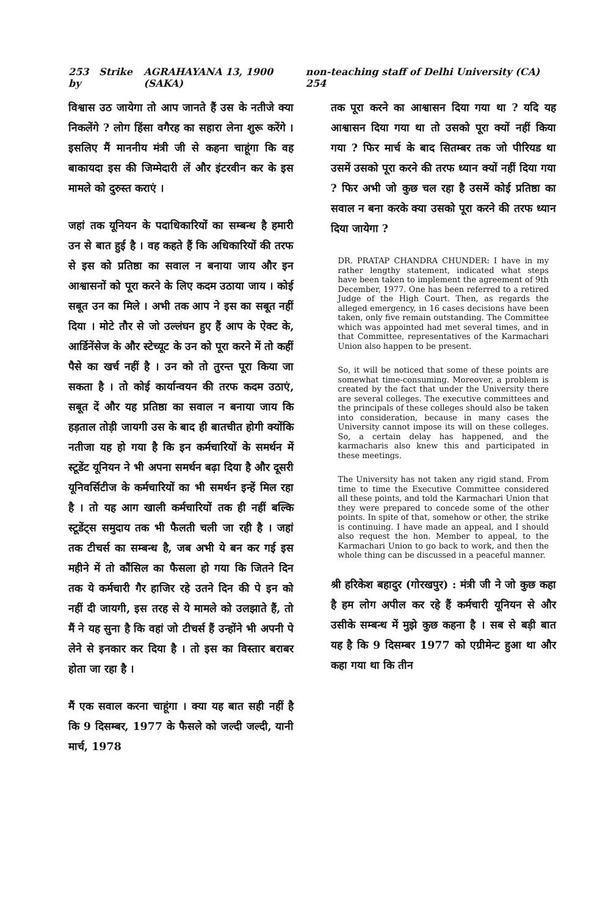253 Strike by AGRAHAYANA 13, 1900 (SAKA) non-teaching staff of Delhi University (CA) 254
विश्वास उठ जायेगा तो आप जानते हैं उस के नतीजे क्या निकलेंगे ? लोग हिंसा वगैरह का सहारा लेना शुरू करेंगे । इसलिए मैं माननीय मंत्री जी से कहना चाहूंगा कि वह बाकायदा इस की जिम्मेदारी लें और इंटरवीन कर के इस मामले को दुरुस्त कराएं ।
जहां तक यूनियन के पदाधिकारियों का सम्बन्ध है हमारी उन से बात हुई है । वह कहते हैं कि अधिकारियों की तरफ से इस को प्रतिष्ठा का सवाल न बनाया जाय और इन आश्वासनों को पूरा करने के लिए कदम उठाया जाय । कोई सबूत उन का मिले । अभी तक आप ने इस का सबूत नहीं दिया । मोटे तौर से जो उल्लंघन हुए हैं आप के ऐक्ट के, आर्डिनेंसेज के और स्टेच्यूट के उन को पूरा करने में तो कहीं पैसे का खर्च नहीं है । उन को तो तुरन्त पूरा किया जा सकता है । तो कोई कार्यान्वयन की तरफ कदम उठाएं, सबूत दें और यह प्रतिष्ठा का सवाल न बनाया जाय कि हड़ताल तोड़ी जायगी उस के बाद ही बातचीत होगी क्योंकि नतीजा यह हो गया है कि इन कर्मचारियों के समर्थन में स्टूडेंट यूनियन ने भी अपना समर्थन बढ़ा दिया है और दूसरी यूनिवर्सिटीज के कर्मचारियों का भी समर्थन इन्हें मिल रहा है । तो यह आग खाली कर्मचारियों तक ही नहीं बल्कि स्टूडेंट्स समुदाय तक भी फैलती चली जा रही है । जहां तक टीचर्स का सम्बन्ध है, जब अभी ये बन कर गई इस महीने में तो कौंसिल का फैसला हो गया कि जितने दिन तक ये कर्मचारी गैर हाजिर रहे उतने दिन की पे इन को नहीं दी जायगी, इस तरह से ये मामले को उलझाते हैं, तो मैं ने यह सुना है कि वहां जो टीचर्स हैं उन्होंने भी अपनी पे लेने से इनकार कर दिया है । तो इस का विस्तार बराबर होता जा रहा है ।
मैं एक सवाल करना चाहूंगा । क्या यह बात सही नहीं है कि 9 दिसम्बर, 1977 के फैसले को जल्दी जल्दी, यानी मार्च, 1978
तक पूरा करने का आश्वासन दिया गया था ? यदि यह आश्वासन दिया गया था तो उसको पूरा क्यों नहीं किया गया ? फिर मार्च के बाद सितम्बर तक जो पीरियड था उसमें उसको पूरा करने की तरफ ध्यान क्यों नहीं दिया गया ? फिर अभी जो कुछ चल रहा है उसमें कोई प्रतिष्ठा का सवाल न बना करके क्या उसको पूरा करने की तरफ ध्यान दिया जायेगा ?
DR. PRATAP CHANDRA CHUNDER: I have in my rather lengthy statement, indicated what steps have been taken to implement the agreement of 9th December, 1977. One has been referred to a retired Judge of the High Court. Then, as regards the alleged emergency, in 16 cases decisions have been taken, only five remain outstanding. The Committee which was appointed had met several times, and in that Committee, representatives of the Karmachari Union also happen to be present.
So, it will be noticed that some of these points are somewhat time-consuming. Moreover, a problem is created by the fact that under the University there are several colleges. The executive committees and the principals of these colleges should also be taken into consideration, because in many cases the University cannot impose its will on these colleges. So, a certain delay has happened, and the karmacharis also knew this and participated in these meetings.
The University has not taken any rigid stand. From time to time the Executive Committee considered all these points, and told the Karmachari Union that they were prepared to concede some of the other points. In spite of that, somehow or other, the strike is continuing. I have made an appeal, and I should also request the hon. Member to appeal, to the Karmachari Union to go back to work, and then the whole thing can be discussed in a peaceful manner.
श्री हरिकेश बहादुर (गोरखपुर) : मंत्री जी ने जो कुछ कहा है हम लोग अपील कर रहे हैं कर्मचारी यूनियन से और उसीके सम्बन्ध में मुझे कुछ कहना है । सब से बड़ी बात यह है कि 9 दिसम्बर 1977 को एग्रीमेन्ट हुआ था और कहा गया था कि तीन